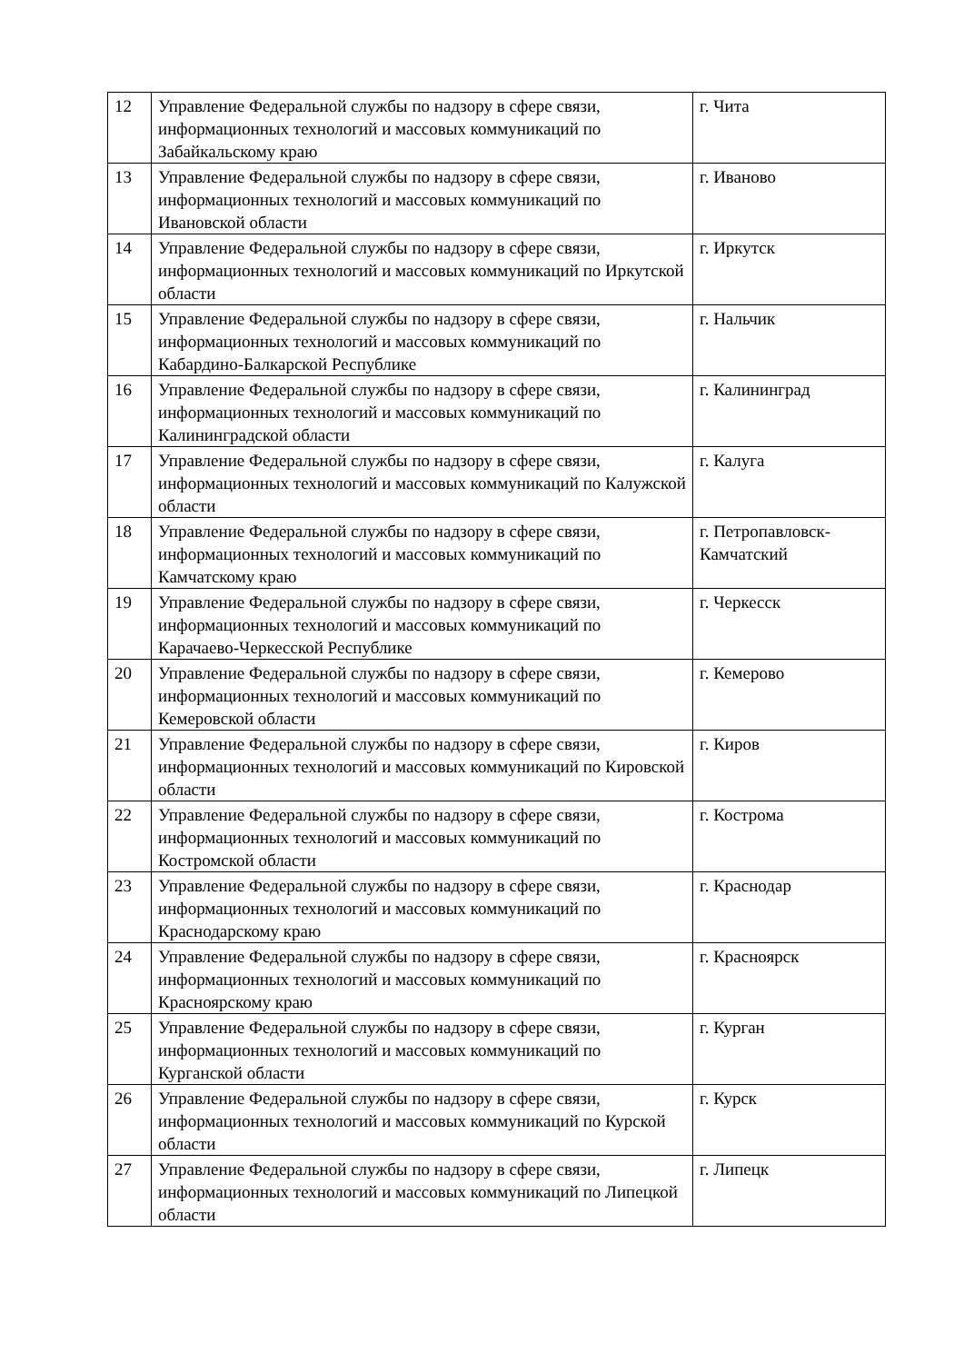| 12 | Управление Федеральной службы по надзору в сфере связи, информационных технологий и массовых коммуникаций по Забайкальскому краю | г. Чита |
| 13 | Управление Федеральной службы по надзору в сфере связи, информационных технологий и массовых коммуникаций по Ивановской области | г. Иваново |
| 14 | Управление Федеральной службы по надзору в сфере связи, информационных технологий и массовых коммуникаций по Иркутской области | г. Иркутск |
| 15 | Управление Федеральной службы по надзору в сфере связи, информационных технологий и массовых коммуникаций по Кабардино-Балкарской Республике | г. Нальчик |
| 16 | Управление Федеральной службы по надзору в сфере связи, информационных технологий и массовых коммуникаций по Калининградской области | г. Калининград |
| 17 | Управление Федеральной службы по надзору в сфере связи, информационных технологий и массовых коммуникаций по Калужской области | г. Калуга |
| 18 | Управление Федеральной службы по надзору в сфере связи, информационных технологий и массовых коммуникаций по Камчатскому краю | г. Петропавловск-Камчатский |
| 19 | Управление Федеральной службы по надзору в сфере связи, информационных технологий и массовых коммуникаций по Карачаево-Черкесской Республике | г. Черкесск |
| 20 | Управление Федеральной службы по надзору в сфере связи, информационных технологий и массовых коммуникаций по Кемеровской области | г. Кемерово |
| 21 | Управление Федеральной службы по надзору в сфере связи, информационных технологий и массовых коммуникаций по Кировской области | г. Киров |
| 22 | Управление Федеральной службы по надзору в сфере связи, информационных технологий и массовых коммуникаций по Костромской области | г. Кострома |
| 23 | Управление Федеральной службы по надзору в сфере связи, информационных технологий и массовых коммуникаций по Краснодарскому краю | г. Краснодар |
| 24 | Управление Федеральной службы по надзору в сфере связи, информационных технологий и массовых коммуникаций по Красноярскому краю | г. Красноярск |
| 25 | Управление Федеральной службы по надзору в сфере связи, информационных технологий и массовых коммуникаций по Курганской области | г. Курган |
| 26 | Управление Федеральной службы по надзору в сфере связи, информационных технологий и массовых коммуникаций по Курской области | г. Курск |
| 27 | Управление Федеральной службы по надзору в сфере связи, информационных технологий и массовых коммуникаций по Липецкой области | г. Липецк |